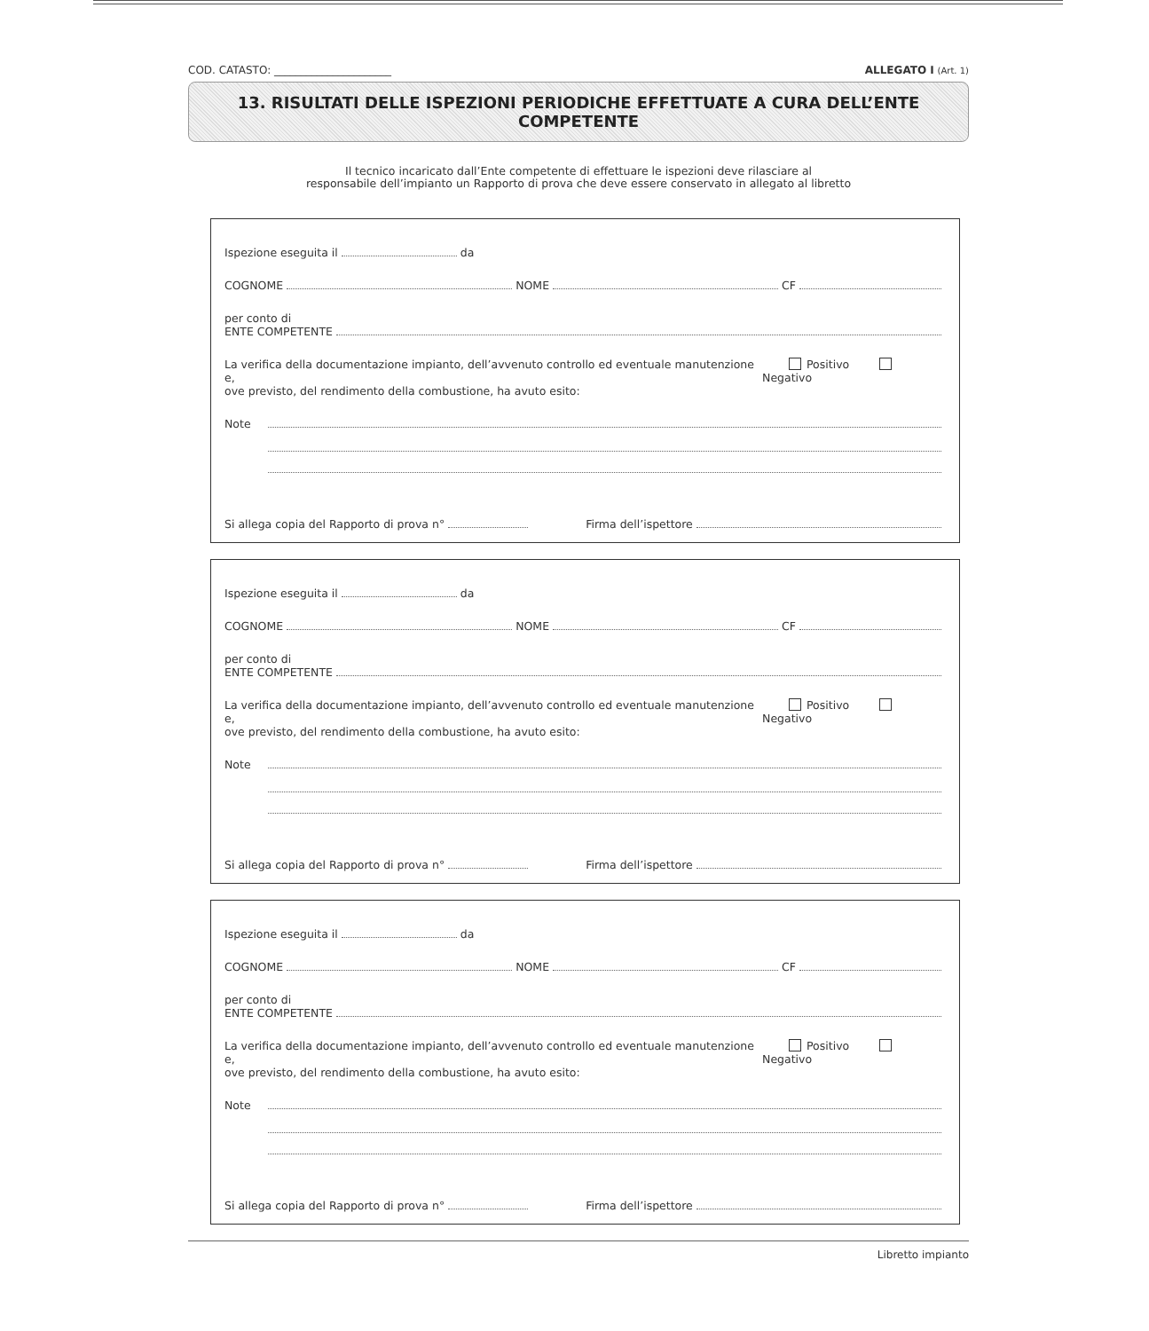COD. CATASTO: ______________________ ALLEGATO I (Art. 1)
13. RISULTATI DELLE ISPEZIONI PERIODICHE EFFETTUATE A CURA DELL’ENTE COMPETENTE
Il tecnico incaricato dall’Ente competente di effettuare le ispezioni deve rilasciare al
responsabile dell’impianto un Rapporto di prova che deve essere conservato in allegato al libretto
Ispezione eseguita il da
COGNOME NOME CF
per conto di
ENTE COMPETENTE
La verifica della documentazione impianto, dell’avvenuto controllo ed eventuale manutenzione e,
ove previsto, del rendimento della combustione, ha avuto esito: Positivo Negativo
Note
Si allega copia del Rapporto di prova n° Firma dell’ispettore
Ispezione eseguita il da
COGNOME NOME CF
per conto di
ENTE COMPETENTE
La verifica della documentazione impianto, dell’avvenuto controllo ed eventuale manutenzione e,
ove previsto, del rendimento della combustione, ha avuto esito: Positivo Negativo
Note
Si allega copia del Rapporto di prova n° Firma dell’ispettore
Ispezione eseguita il da
COGNOME NOME CF
per conto di
ENTE COMPETENTE
La verifica della documentazione impianto, dell’avvenuto controllo ed eventuale manutenzione e,
ove previsto, del rendimento della combustione, ha avuto esito: Positivo Negativo
Note
Si allega copia del Rapporto di prova n° Firma dell’ispettore
Libretto impianto